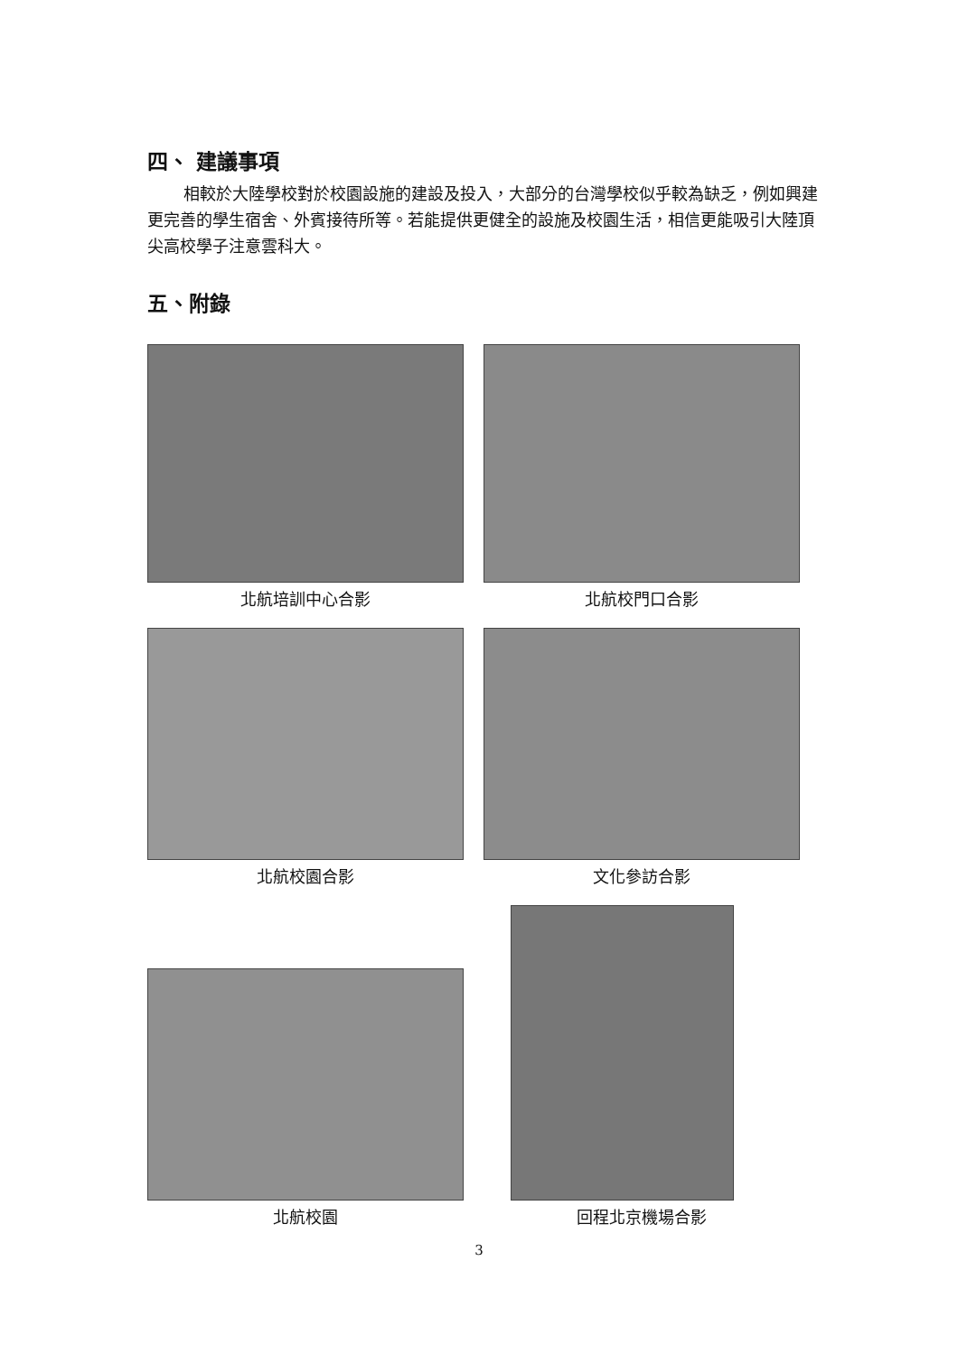四、 建議事項
相較於大陸學校對於校園設施的建設及投入，大部分的台灣學校似乎較為缺乏，例如興建更完善的學生宿舍、外賓接待所等。若能提供更健全的設施及校園生活，相信更能吸引大陸頂尖高校學子注意雲科大。
五、附錄
北航培訓中心合影
北航校門口合影
北航校園合影
文化參訪合影
北航校園
回程北京機場合影
3